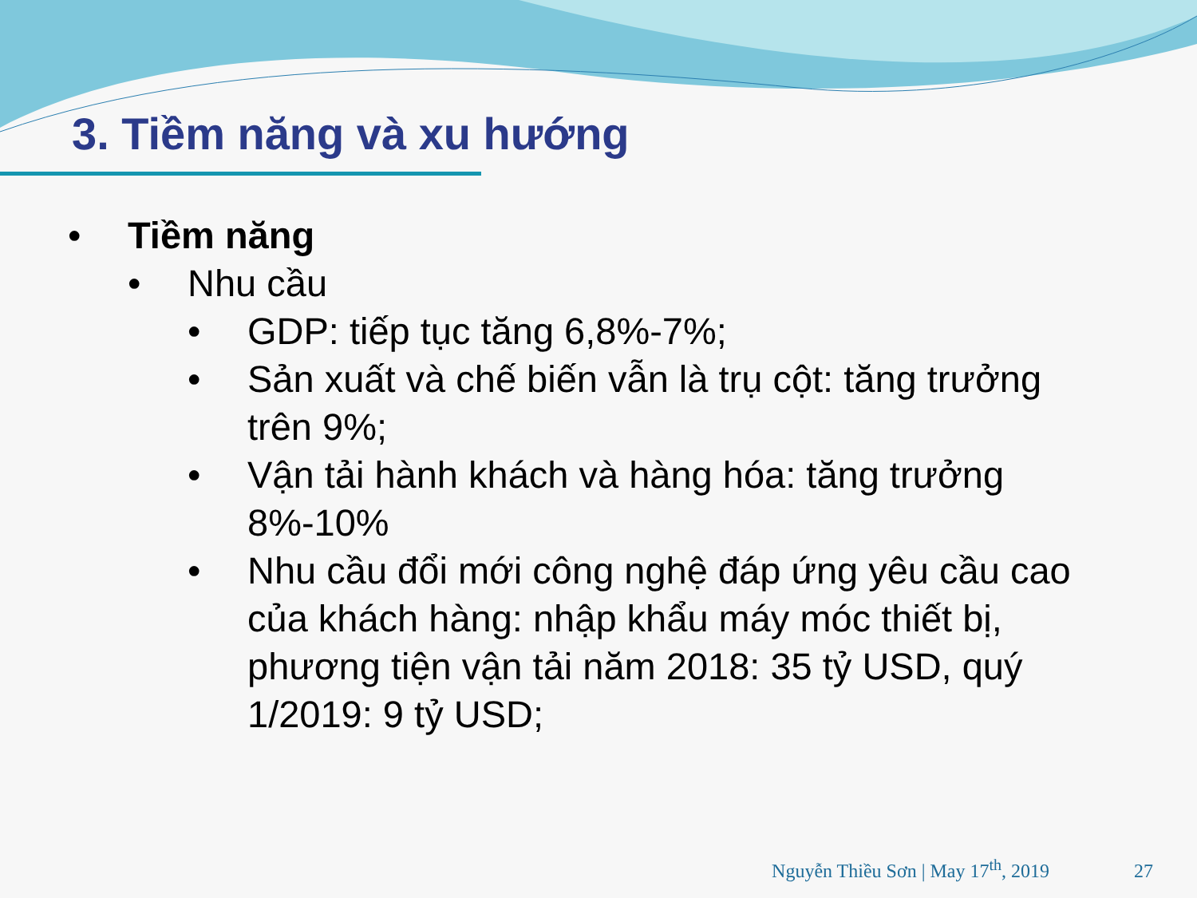3. Tiềm năng và xu hướng
• Tiềm năng
• Nhu cầu
• GDP: tiếp tục tăng 6,8%-7%;
• Sản xuất và chế biến vẫn là trụ cột: tăng trưởng trên 9%;
• Vận tải hành khách và hàng hóa: tăng trưởng 8%-10%
• Nhu cầu đổi mới công nghệ đáp ứng yêu cầu cao của khách hàng: nhập khẩu máy móc thiết bị, phương tiện vận tải năm 2018: 35 tỷ USD, quý 1/2019: 9 tỷ USD;
Nguyễn Thiều Sơn | May 17<sup>th</sup>, 2019 27